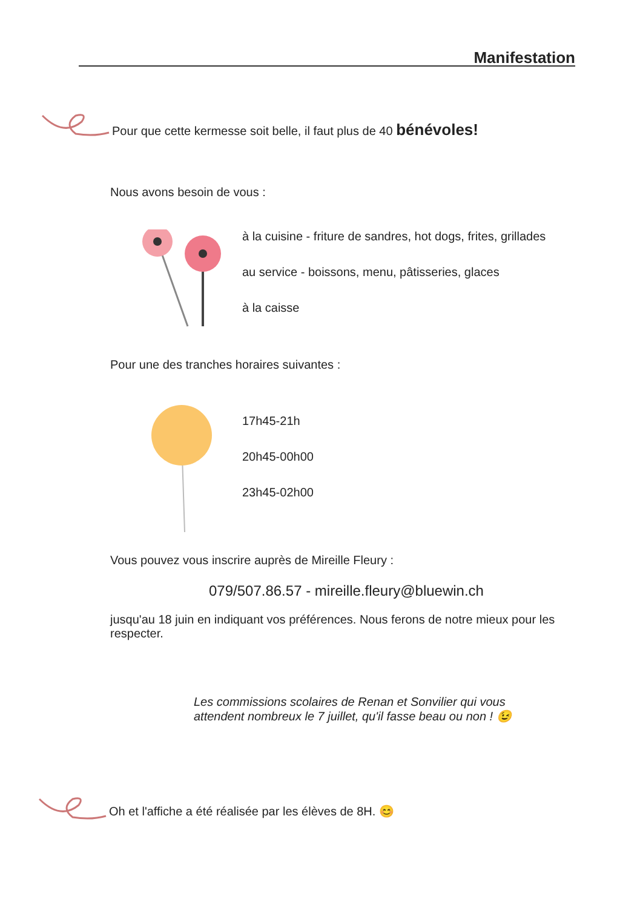Manifestation
Pour que cette kermesse soit belle, il faut plus de 40 bénévoles!
Nous avons besoin de vous :
à la cuisine - friture de sandres, hot dogs, frites, grillades
au service - boissons, menu, pâtisseries, glaces
à la caisse
Pour une des tranches horaires suivantes :
17h45-21h
20h45-00h00
23h45-02h00
Vous pouvez vous inscrire auprès de Mireille Fleury :
079/507.86.57 - mireille.fleury@bluewin.ch
jusqu'au 18 juin en indiquant vos préférences. Nous ferons de notre mieux pour les respecter.
Les commissions scolaires de Renan et Sonvilier qui vous attendent nombreux le 7 juillet, qu'il fasse beau ou non ! 😉
Oh et l'affiche a été réalisée par les élèves de 8H. 😊